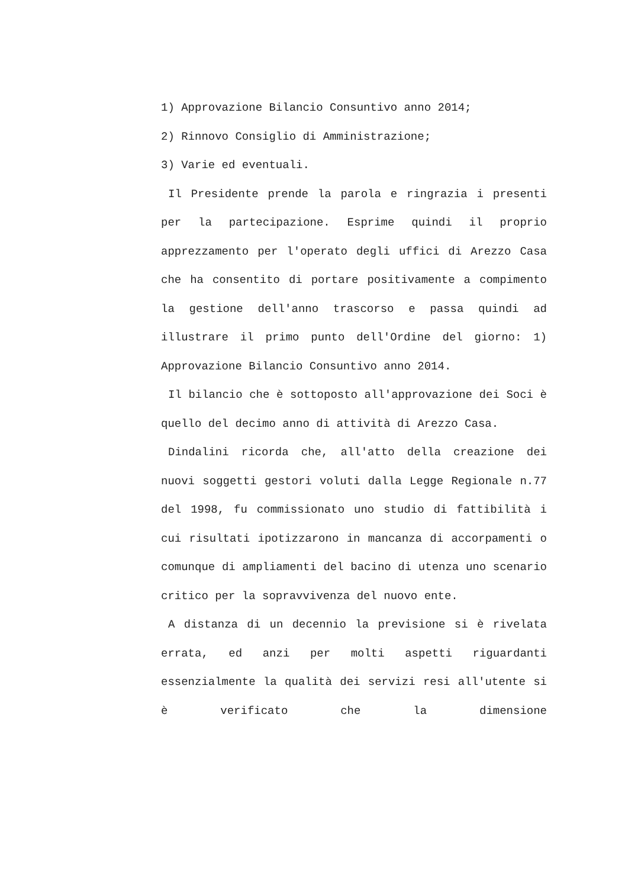1) Approvazione Bilancio Consuntivo anno 2014;
2) Rinnovo Consiglio di Amministrazione;
3) Varie ed eventuali.
Il Presidente prende la parola e ringrazia i presenti per la partecipazione. Esprime quindi il proprio apprezzamento per l'operato degli uffici di Arezzo Casa che ha consentito di portare positivamente a compimento la gestione dell'anno trascorso e passa quindi ad illustrare il primo punto dell'Ordine del giorno: 1) Approvazione Bilancio Consuntivo anno 2014.
Il bilancio che è sottoposto all'approvazione dei Soci è quello del decimo anno di attività di Arezzo Casa.
Dindalini ricorda che, all'atto della creazione dei nuovi soggetti gestori voluti dalla Legge Regionale n.77 del 1998, fu commissionato uno studio di fattibilità i cui risultati ipotizzarono in mancanza di accorpamenti o comunque di ampliamenti del bacino di utenza uno scenario critico per la sopravvivenza del nuovo ente.
A distanza di un decennio la previsione si è rivelata errata, ed anzi per molti aspetti riguardanti essenzialmente la qualità dei servizi resi all'utente si è verificato che la dimensione